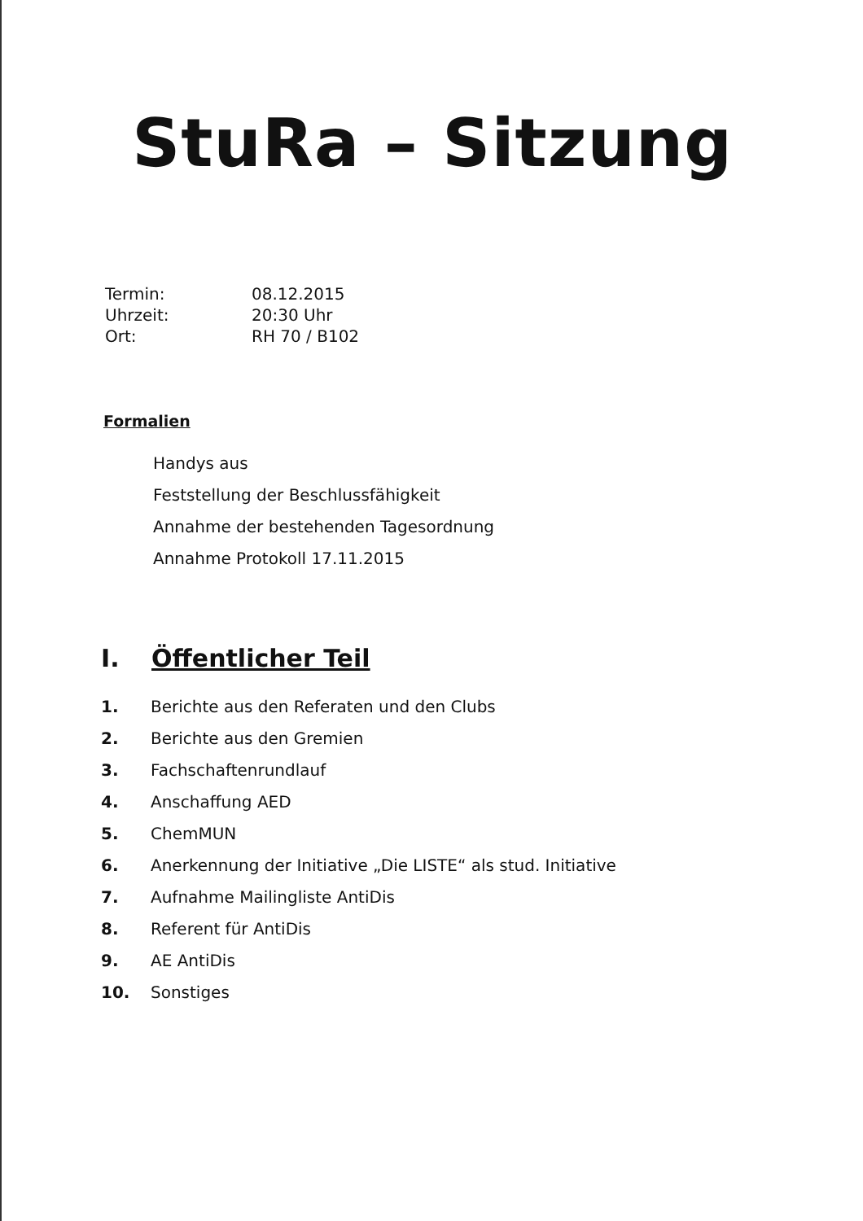StuRa – Sitzung
Termin: 08.12.2015
Uhrzeit: 20:30 Uhr
Ort: RH 70 / B102
Formalien
Handys aus
Feststellung der Beschlussfähigkeit
Annahme der bestehenden Tagesordnung
Annahme Protokoll 17.11.2015
I. Öffentlicher Teil
1. Berichte aus den Referaten und den Clubs
2. Berichte aus den Gremien
3. Fachschaftenrundlauf
4. Anschaffung AED
5. ChemMUN
6. Anerkennung der Initiative „Die LISTE“ als stud. Initiative
7. Aufnahme Mailingliste AntiDis
8. Referent für AntiDis
9. AE AntiDis
10. Sonstiges